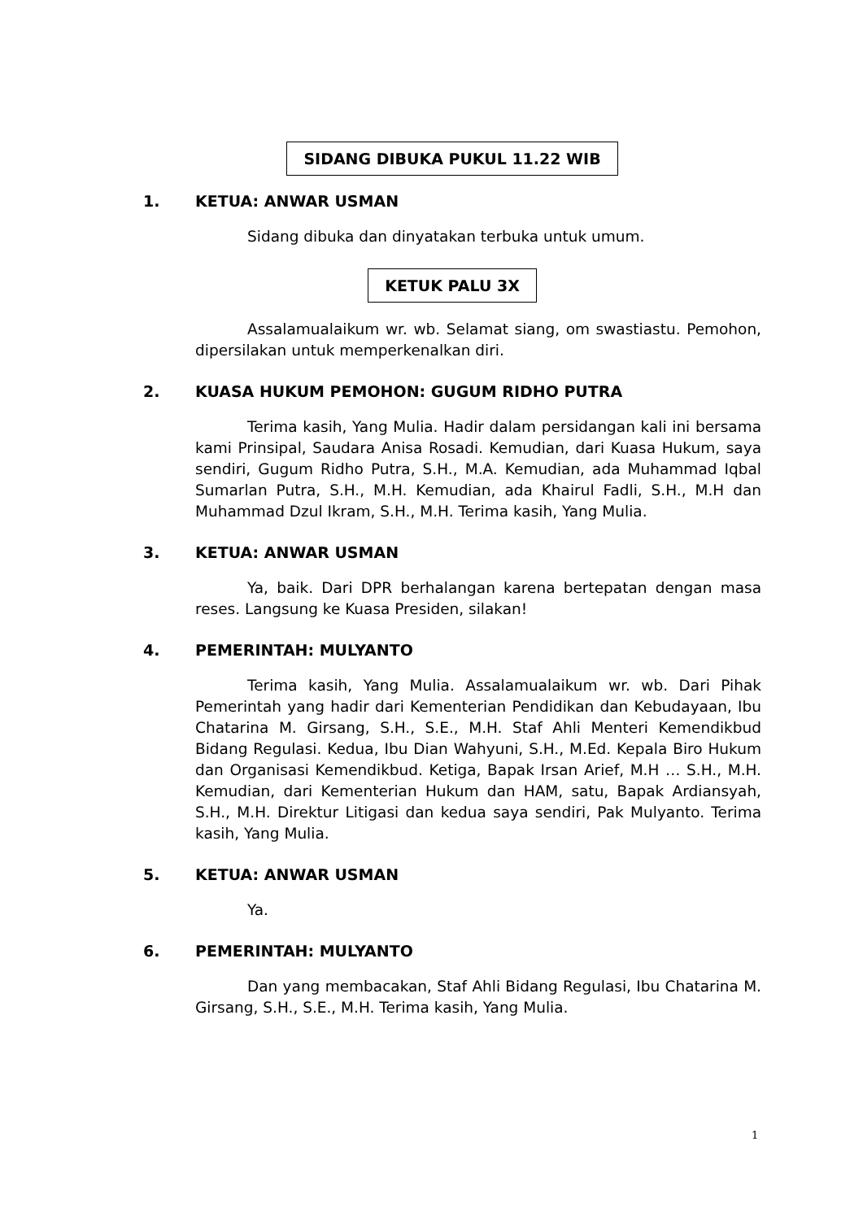SIDANG DIBUKA PUKUL 11.22 WIB
1. KETUA: ANWAR USMAN
Sidang dibuka dan dinyatakan terbuka untuk umum.
KETUK PALU 3X
Assalamualaikum wr. wb. Selamat siang, om swastiastu. Pemohon, dipersilakan untuk memperkenalkan diri.
2. KUASA HUKUM PEMOHON: GUGUM RIDHO PUTRA
Terima kasih, Yang Mulia. Hadir dalam persidangan kali ini bersama kami Prinsipal, Saudara Anisa Rosadi. Kemudian, dari Kuasa Hukum, saya sendiri, Gugum Ridho Putra, S.H., M.A. Kemudian, ada Muhammad Iqbal Sumarlan Putra, S.H., M.H. Kemudian, ada Khairul Fadli, S.H., M.H dan Muhammad Dzul Ikram, S.H., M.H. Terima kasih, Yang Mulia.
3. KETUA: ANWAR USMAN
Ya, baik. Dari DPR berhalangan karena bertepatan dengan masa reses. Langsung ke Kuasa Presiden, silakan!
4. PEMERINTAH: MULYANTO
Terima kasih, Yang Mulia. Assalamualaikum wr. wb. Dari Pihak Pemerintah yang hadir dari Kementerian Pendidikan dan Kebudayaan, Ibu Chatarina M. Girsang, S.H., S.E., M.H. Staf Ahli Menteri Kemendikbud Bidang Regulasi. Kedua, Ibu Dian Wahyuni, S.H., M.Ed. Kepala Biro Hukum dan Organisasi Kemendikbud. Ketiga, Bapak Irsan Arief, M.H … S.H., M.H. Kemudian, dari Kementerian Hukum dan HAM, satu, Bapak Ardiansyah, S.H., M.H. Direktur Litigasi dan kedua saya sendiri, Pak Mulyanto. Terima kasih, Yang Mulia.
5. KETUA: ANWAR USMAN
Ya.
6. PEMERINTAH: MULYANTO
Dan yang membacakan, Staf Ahli Bidang Regulasi, Ibu Chatarina M. Girsang, S.H., S.E., M.H. Terima kasih, Yang Mulia.
1